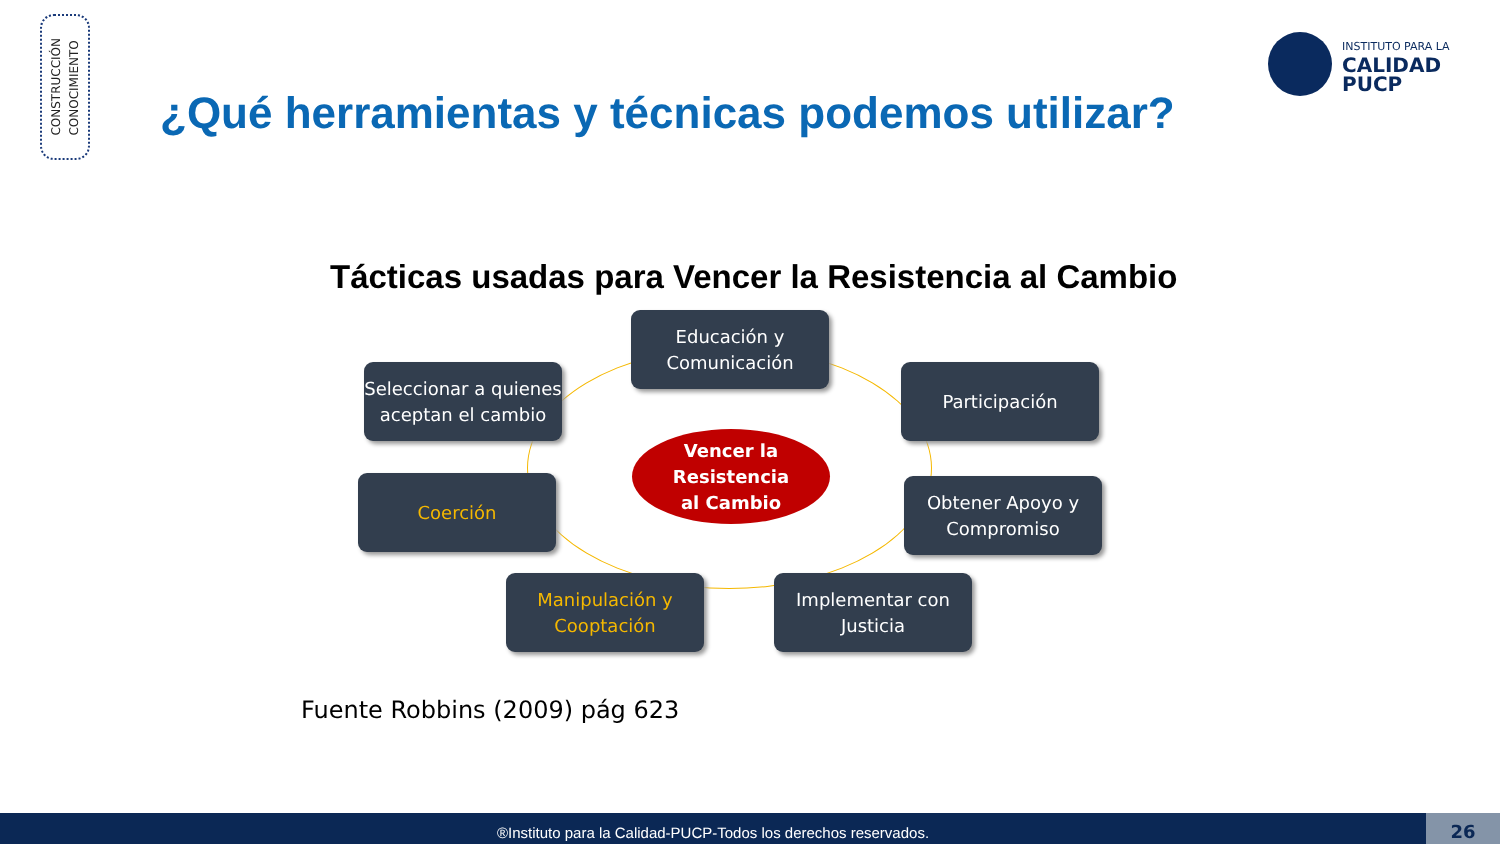CONSTRUCCIÓN
CONOCIMIENTO
INSTITUTO PARA LA
CALIDAD
PUCP
¿Qué herramientas y técnicas podemos utilizar?
Tácticas usadas para Vencer la Resistencia al Cambio
Educación y
Comunicación
Seleccionar a quienes aceptan el cambio
Participación
Vencer la
Resistencia
al Cambio
Coerción
Obtener Apoyo y Compromiso
Manipulación y
Cooptación
Implementar con
Justicia
Fuente Robbins (2009) pág 623
®Instituto para la Calidad-PUCP-Todos los derechos reservados. 26